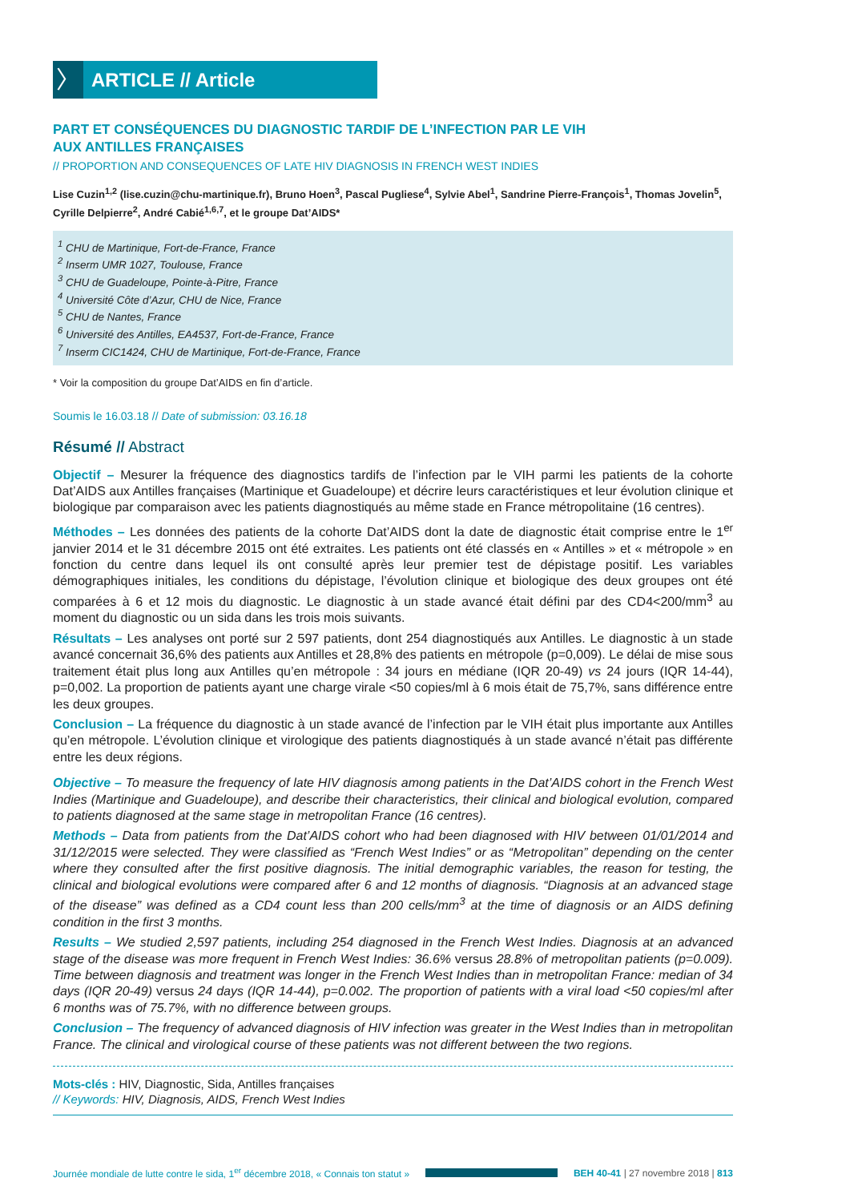〉
ARTICLE // Article
PART ET CONSÉQUENCES DU DIAGNOSTIC TARDIF DE L’INFECTION PAR LE VIH
AUX ANTILLES FRANÇAISES
// PROPORTION AND CONSEQUENCES OF LATE HIV DIAGNOSIS IN FRENCH WEST INDIES
Lise Cuzin<sup>1,2</sup> (lise.cuzin@chu-martinique.fr), Bruno Hoen<sup>3</sup>, Pascal Pugliese<sup>4</sup>, Sylvie Abel<sup>1</sup>, Sandrine Pierre-François<sup>1</sup>, Thomas Jovelin<sup>5</sup>, Cyrille Delpierre<sup>2</sup>, André Cabié<sup>1,6,7</sup>, et le groupe Dat’AIDS*
<sup>1</sup> CHU de Martinique, Fort-de-France, France
<sup>2</sup> Inserm UMR 1027, Toulouse, France
<sup>3</sup> CHU de Guadeloupe, Pointe-à-Pitre, France
<sup>4</sup> Université Côte d’Azur, CHU de Nice, France
<sup>5</sup> CHU de Nantes, France
<sup>6</sup> Université des Antilles, EA4537, Fort-de-France, France
<sup>7</sup> Inserm CIC1424, CHU de Martinique, Fort-de-France, France
* Voir la composition du groupe Dat’AIDS en fin d’article.
Soumis le 16.03.18 // Date of submission: 03.16.18
Résumé // Abstract
Objectif – Mesurer la fréquence des diagnostics tardifs de l’infection par le VIH parmi les patients de la cohorte Dat’AIDS aux Antilles françaises (Martinique et Guadeloupe) et décrire leurs caractéristiques et leur évolution clinique et biologique par comparaison avec les patients diagnostiqués au même stade en France métropolitaine (16 centres).
Méthodes – Les données des patients de la cohorte Dat’AIDS dont la date de diagnostic était comprise entre le 1<sup>er</sup> janvier 2014 et le 31 décembre 2015 ont été extraites. Les patients ont été classés en « Antilles » et « métropole » en fonction du centre dans lequel ils ont consulté après leur premier test de dépistage positif. Les variables démographiques initiales, les conditions du dépistage, l’évolution clinique et biologique des deux groupes ont été comparées à 6 et 12 mois du diagnostic. Le diagnostic à un stade avancé était défini par des CD4<200/mm<sup>3</sup> au moment du diagnostic ou un sida dans les trois mois suivants.
Résultats – Les analyses ont porté sur 2 597 patients, dont 254 diagnostiqués aux Antilles. Le diagnostic à un stade avancé concernait 36,6% des patients aux Antilles et 28,8% des patients en métropole (p=0,009). Le délai de mise sous traitement était plus long aux Antilles qu’en métropole : 34 jours en médiane (IQR 20-49) vs 24 jours (IQR 14-44), p=0,002. La proportion de patients ayant une charge virale <50 copies/ml à 6 mois était de 75,7%, sans différence entre les deux groupes.
Conclusion – La fréquence du diagnostic à un stade avancé de l’infection par le VIH était plus importante aux Antilles qu’en métropole. L’évolution clinique et virologique des patients diagnostiqués à un stade avancé n’était pas différente entre les deux régions.
Objective – To measure the frequency of late HIV diagnosis among patients in the Dat’AIDS cohort in the French West Indies (Martinique and Guadeloupe), and describe their characteristics, their clinical and biological evolution, compared to patients diagnosed at the same stage in metropolitan France (16 centres).
Methods – Data from patients from the Dat’AIDS cohort who had been diagnosed with HIV between 01/01/2014 and 31/12/2015 were selected. They were classified as “French West Indies” or as “Metropolitan” depending on the center where they consulted after the first positive diagnosis. The initial demographic variables, the reason for testing, the clinical and biological evolutions were compared after 6 and 12 months of diagnosis. “Diagnosis at an advanced stage of the disease” was defined as a CD4 count less than 200 cells/mm<sup>3</sup> at the time of diagnosis or an AIDS defining condition in the first 3 months.
Results – We studied 2,597 patients, including 254 diagnosed in the French West Indies. Diagnosis at an advanced stage of the disease was more frequent in French West Indies: 36.6% versus 28.8% of metropolitan patients (p=0.009). Time between diagnosis and treatment was longer in the French West Indies than in metropolitan France: median of 34 days (IQR 20-49) versus 24 days (IQR 14-44), p=0.002. The proportion of patients with a viral load <50 copies/ml after 6 months was of 75.7%, with no difference between groups.
Conclusion – The frequency of advanced diagnosis of HIV infection was greater in the West Indies than in metropolitan France. The clinical and virological course of these patients was not different between the two regions.
Mots-clés : HIV, Diagnostic, Sida, Antilles françaises
// Keywords: HIV, Diagnosis, AIDS, French West Indies
Journée mondiale de lutte contre le sida, 1<sup>er</sup> décembre 2018, « Connais ton statut »
BEH 40-41 | 27 novembre 2018 | 813